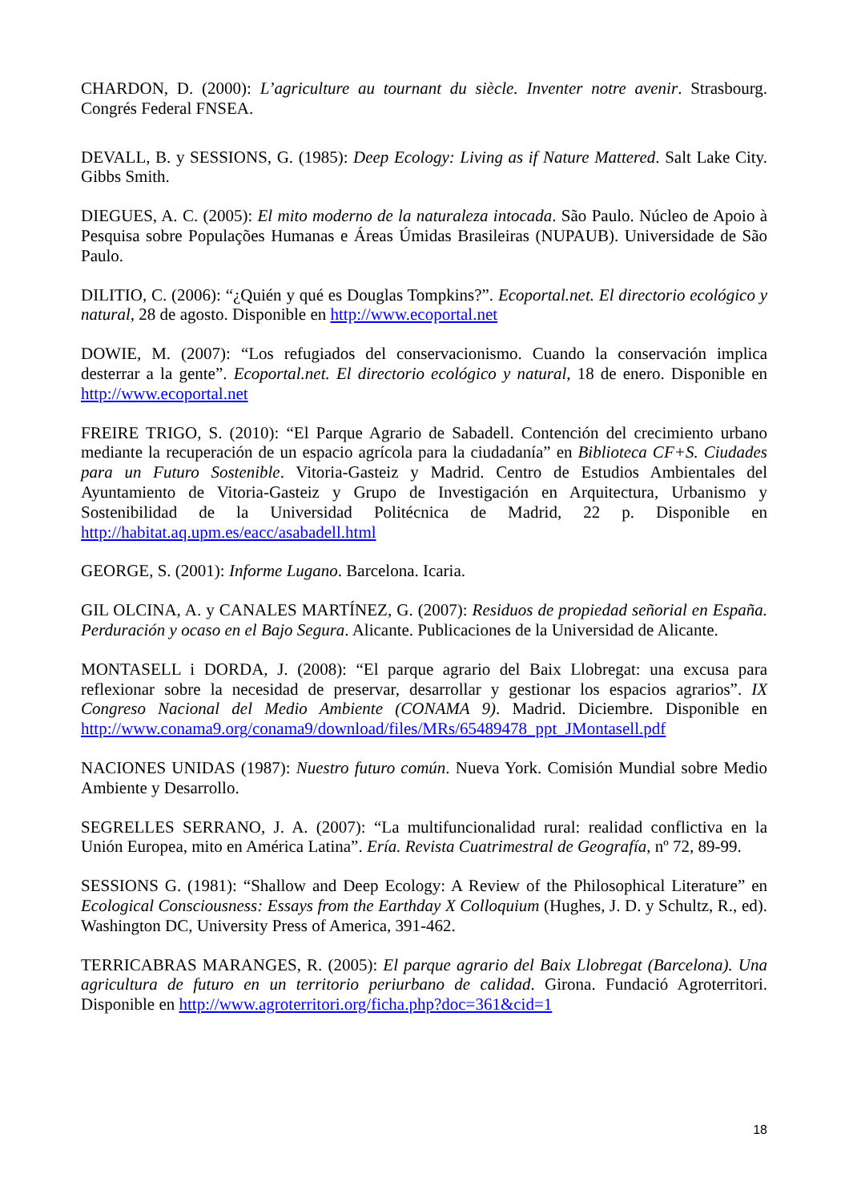CHARDON, D. (2000): L’agriculture au tournant du siècle. Inventer notre avenir. Strasbourg. Congrés Federal FNSEA.
DEVALL, B. y SESSIONS, G. (1985): Deep Ecology: Living as if Nature Mattered. Salt Lake City. Gibbs Smith.
DIEGUES, A. C. (2005): El mito moderno de la naturaleza intocada. São Paulo. Núcleo de Apoio à Pesquisa sobre Populações Humanas e Áreas Úmidas Brasileiras (NUPAUB). Universidade de São Paulo.
DILITIO, C. (2006): “¿Quién y qué es Douglas Tompkins?”. Ecoportal.net. El directorio ecológico y natural, 28 de agosto. Disponible en http://www.ecoportal.net
DOWIE, M. (2007): “Los refugiados del conservacionismo. Cuando la conservación implica desterrar a la gente”. Ecoportal.net. El directorio ecológico y natural, 18 de enero. Disponible en http://www.ecoportal.net
FREIRE TRIGO, S. (2010): “El Parque Agrario de Sabadell. Contención del crecimiento urbano mediante la recuperación de un espacio agrícola para la ciudadanía” en Biblioteca CF+S. Ciudades para un Futuro Sostenible. Vitoria-Gasteiz y Madrid. Centro de Estudios Ambientales del Ayuntamiento de Vitoria-Gasteiz y Grupo de Investigación en Arquitectura, Urbanismo y Sostenibilidad de la Universidad Politécnica de Madrid, 22 p. Disponible en http://habitat.aq.upm.es/eacc/asabadell.html
GEORGE, S. (2001): Informe Lugano. Barcelona. Icaria.
GIL OLCINA, A. y CANALES MARTÍNEZ, G. (2007): Residuos de propiedad señorial en España. Perduración y ocaso en el Bajo Segura. Alicante. Publicaciones de la Universidad de Alicante.
MONTASELL i DORDA, J. (2008): “El parque agrario del Baix Llobregat: una excusa para reflexionar sobre la necesidad de preservar, desarrollar y gestionar los espacios agrarios”. IX Congreso Nacional del Medio Ambiente (CONAMA 9). Madrid. Diciembre. Disponible en http://www.conama9.org/conama9/download/files/MRs/65489478_ppt_JMontasell.pdf
NACIONES UNIDAS (1987): Nuestro futuro común. Nueva York. Comisión Mundial sobre Medio Ambiente y Desarrollo.
SEGRELLES SERRANO, J. A. (2007): “La multifuncionalidad rural: realidad conflictiva en la Unión Europea, mito en América Latina”. Ería. Revista Cuatrimestral de Geografía, nº 72, 89-99.
SESSIONS G. (1981): “Shallow and Deep Ecology: A Review of the Philosophical Literature” en Ecological Consciousness: Essays from the Earthday X Colloquium (Hughes, J. D. y Schultz, R., ed). Washington DC, University Press of America, 391-462.
TERRICABRAS MARANGES, R. (2005): El parque agrario del Baix Llobregat (Barcelona). Una agricultura de futuro en un territorio periurbano de calidad. Girona. Fundació Agroterritori. Disponible en http://www.agroterritori.org/ficha.php?doc=361&cid=1
18